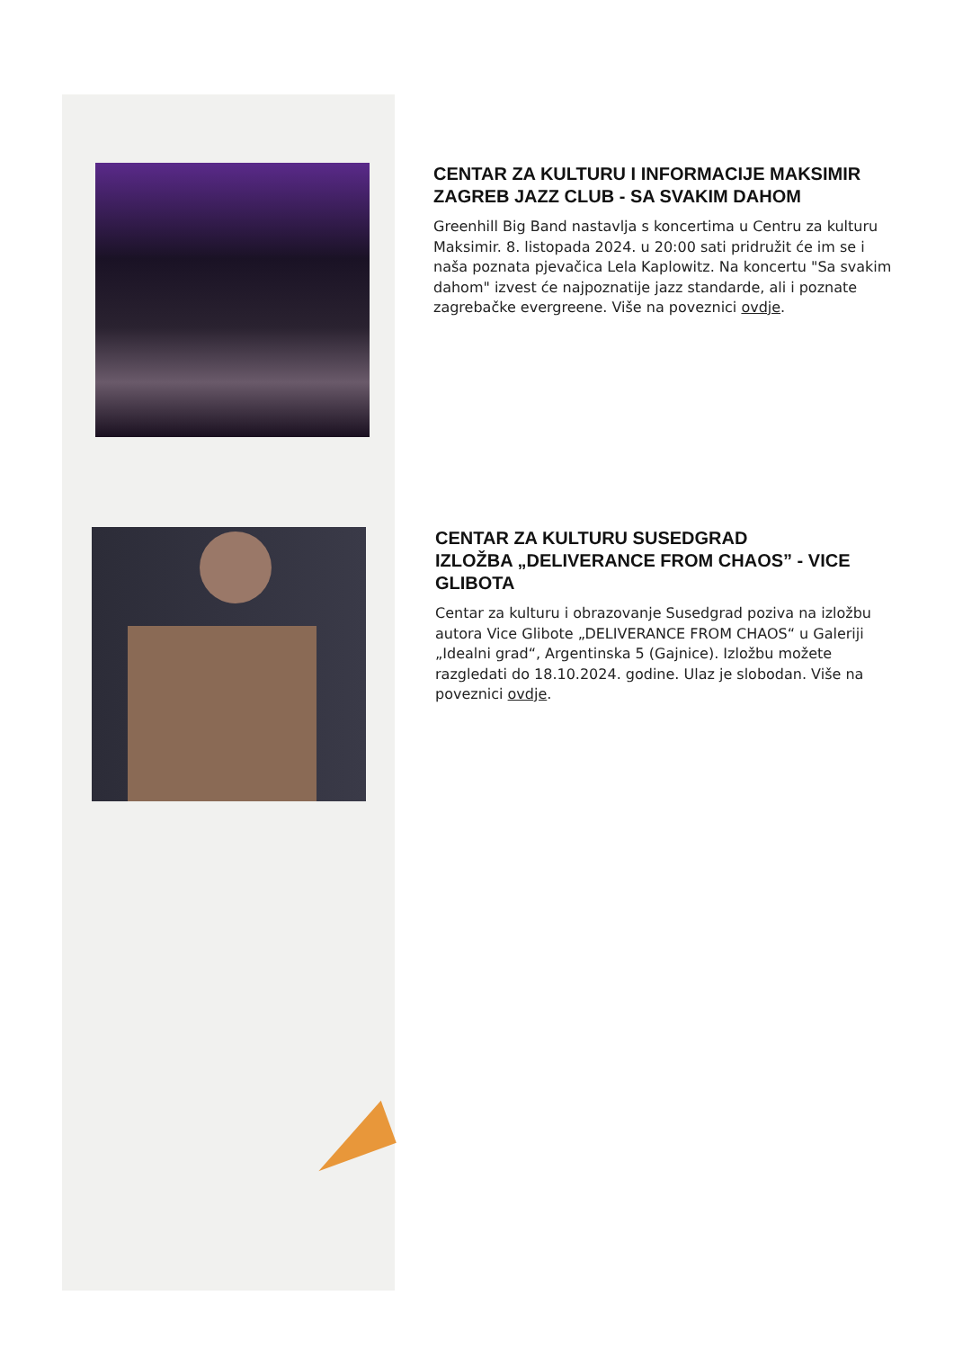CENTAR ZA KULTURU I INFORMACIJE MAKSIMIR
ZAGREB JAZZ CLUB - SA SVAKIM DAHOM
Greenhill Big Band nastavlja s koncertima u Centru za kulturu Maksimir. 8. listopada 2024. u 20:00 sati pridružit će im se i naša poznata pjevačica Lela Kaplowitz. Na koncertu "Sa svakim dahom" izvest će najpoznatije jazz standarde, ali i poznate zagrebačke evergreene. Više na poveznici ovdje.
CENTAR ZA KULTURU SUSEDGRAD
IZLOŽBA „DELIVERANCE FROM CHAOS” - VICE GLIBOTA
Centar za kulturu i obrazovanje Susedgrad poziva na izložbu autora Vice Glibote „DELIVERANCE FROM CHAOS“ u Galeriji „Idealni grad“, Argentinska 5 (Gajnice). Izložbu možete razgledati do 18.10.2024. godine. Ulaz je slobodan. Više na poveznici ovdje.